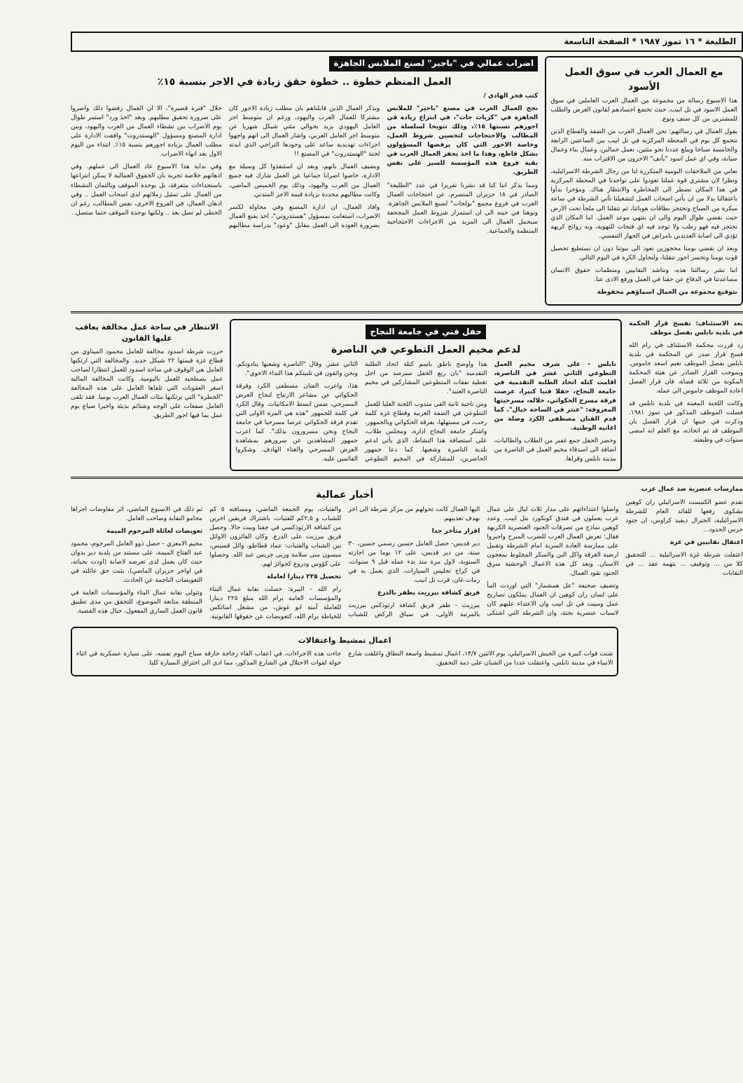الطليعة * ١٦ تموز ١٩٨٧ * الصفحة التاسعة
مع العمال العرب في سوق العمل الأسود
هذا الاسبوع رسالة من مجموعة من العمال العرب العاملين في سوق العمل الاسود في تل ابيب، حيث تخضع اجسادهم لقانون العرض والطلب للمشترين من كل صنف ونوع.
يقول العمال في رسالتهم: نحن العمال العرب من الضفة والقطاع الذين نتجمع كل يوم في المحطة المركزية في تل ابيب بين الساعتين الرابعة والخامسة صباحا ويبلغ عددنا نحو مئتين، نعمل حمالين، وعمال بناء وعمال صيانة، وفي اي عمل اسود "يأنف" الاخرون من الاقتراب منه.
نعاني من الملاحقات اليومية المتكررة لنا من رجال الشرطة الاسرائيلية، ونظرا لان مشتري قوة عملنا تعودوا على تواجدنا في المحطة المركزية في هذا المكان نضطر الى المخاطرة والانتظار هناك. ومؤخرا بدأوا باعتقالنا بدلا من ان يأتي اصحاب العمل لتشغيلنا تأتي الشرطة في ساعة مبكرة من الصباح وتحتجز بطاقات هوياتنا، ثم تنقلنا الى ملجأ تحت الارض حيث نقضي طوال اليوم والى ان ينتهي موعد العمل. اما المكان الذي نحتجز فيه فهو رطب ولا توجد فيه اي فتحات للتهوية، وبه روائح كريهه تؤدي الى اصابة العديدين بامراض في الجهاز التنفسي.
وبعد ان نقضي يومنا محجوزين نعود الى بيوتنا دون ان نستطيع تحصيل قوت يومنا ونخسر اجور تنقلنا، ولنحاول الكرة في اليوم التالي.
اننا نشر رسالتنا هذه، ونناشد النقابيين ومنظمات حقوق الانسان مساعدتنا في الدفاع عن حقنا في العمل ورفع الاذى عنا.
بتوقيع مجموعة من العمال اسماؤهم محفوظة
اضراب عمالي في "باجير" لصنع الملابس الجاهزة
العمل المنظم خطوة .. خطوة حقق زيادة في الاجر بنسبة ١٥٪
كتب فجر الهادي /
نجح العمال العرب في مصنع "باجير" للملابس الجاهزة في "كريات جات"، في انتزاع زيادة في اجورهم نسبتها ١٥٪، وذلك تتويجا لسلسلة من المطالب والاحتجاجات لتحسين شروط العمل، وخاصة الاجور التي كان يرفضها المسؤولون بشكل قاطع، وهذا ما اخذ يحفز العمال العرب في بقية فروع هذه المؤسسة للسير على نفس الطريق.
ومما يذكر اننا كنا قد نشرنا تقريرا في عدد "الطليعة" الصادر في ١٨ حزيران المنصرم، عن احتجاجات العمال العرب في فروع مجمع "بولجات" لصنع الملابس الجاهزة. ونوهنا في حينه الى ان استمرار شروط العمل المجحفة سيحمل العمال الى المزيد من الاجراءات الاحتجاجية المنظمة والجماعية.
ويذكر العمال الذين قابلناهم بان مطلب زيادة الاجور كان مشتركا للعمال العرب واليهود، ورغم ان متوسط اجر العامل اليهودي يزيد بحوالي مئتي شيكل شهريا عن متوسط اجر العامل العربي، واشار العمال الى انهم واجهوا اجراءات تهديدية ساعد على وجودها التراخي الذي ابدته لجنة "الهستدروت" في المصنع !!
ويضيف العمال بانهم، وبعد ان استنفذوا كل وسيلة مع الادارة، خاضوا اضرابا جماعيا عن العمل شارك فيه جميع العمال من العرب واليهود، وذلك يوم الخميس الماضي، وكانت مطالبهم محددة بزيادة قيمة الاجر المتدني.
وافاد العمال، ان ادارة المصنع وفي محاولة لكسر الاضراب، استعانت بمسؤول "هستدروتي"، اخذ يقنع العمال بضرورة العودة الى العمل مقابل "وعود" بدراسة مطالبهم خلال "فترة قصيرة"، الا ان العمال رفضوا ذلك واصروا على ضرورة تحقيق مطلبهم. وبعد "اخذ ورد" استمر طوال يوم الاضراب بين نشطاء العمال من العرب واليهود، وبين ادارة المصنع ومسؤول "الهستدروت" وافقت الادارة على مطلب العمال بزيادة اجورهم بنسبة ١٥٪. ابتداء من اليوم الاول بعد انهاء الاضراب.
وفي بداية هذا الاسبوع عاد العمال الى عملهم. وفي اذهانهم خلاصة تجربة بان الحقوق العمالية لا يمكن انتزاعها باستجداءات متفرقة، بل بوحدة الموقف وبالتمان النشطاء من العمال على تمثيل زملائهم لدى اصحاب العمل .. وفي اذهان العمال، في الفروع الاخرى، نفس المطالب، رغم ان الخطى لم تصل بعد .. ولكنها بوحدة الموقف حتما ستصل..
بعد الاستئناف: تفسخ قرار الحكمة في بلدية نابلس بفصل موظف
رد قررت محكمة الاستئناف في رام الله فسخ قرار صدر عن المحكمة في بلدية نابلس بفصل الموظف نعيم اسعد جاموس. وبموجب القرار الصادر عن هيئة المحكمة المكونة من ثلاثة قضاة، فان قرار الفصل اعادة الموظف جاموس الى عمله.
وكانت اللجنة المعينة في بلدية نابلس قد فصلت الموظف المذكور في تموز ١٩٨١. وذكرت في حينها ان قرار الفصل بان الموظف قد تم اتخاذه، مع العلم انه امضى سنوات في وظيفته.
حفل فني في جامعة النجاح
لدعم مخيم العمل التطوعي في الناصرة
نابلس - على شرف مخيم العمل التطوعي الثاني عشر في الناصرة، اقامت كتلة اتحاد الطلبة التقدمية في جامعة النجاح، حفلا فنيا كبيرا، عرضت فرقة مسرح الحكواتي، خلاله، مسرحيتها المعروفة: "عنتر في الساحة خيال". كما قدم الفنان مصطفى الكرد وصلة من اغانيه الوطنية.
وحضر الحفل جمع غفير من الطلاب والطالبات، اضافة الى اصدقاء مخيم العمل في الناصرة من مدينة نابلس وقراها.
هذا واوضح ناطق باسم كتلة اتحاد الطلبة التقدمية "بان ريع الحفل سيرصد من اجل تغطية نفقات المتطوعين المشاركين في مخيم الناصرة العتيد".
ومن ناحية ثانية القى مندوب اللجنة العليا للعمل التطوعي في الضفة الغربية وقطاع غزة كلمة رحب، في مستهلها، بفرقة الحكواتي وبالجمهور. واشكر جامعة النجاح ادارة، ومجلس طلاب، على استضافة هذا النشاط، الذي يأتي لدعم بلدية الناصرة وشعبها. كما دعا جمهور الحاضرين، للمشاركة في المخيم التطوعي الثاني عشر. وقال "الناصرة وشعبها ينادونكم. ونحن واثقون في تلبيتكم هذا النداء الاخوي".
هذا، واعرب الفنان مصطفى الكرد وفرقة الحكواتي عن مشاعر الارتياح لنجاح العرض المسرحي، ضمن ابسط الامكانيات. وقال الكرد في كلمة للجمهور "هذه هي المرة الاولى التي تقدم فرقة الحكواتي عرضا مسرحيا في جامعة النجاح ونحن مسرورون بذلك". كما اعرب جمهور المشاهدين عن سرورهم بمشاهدة العرض المسرحي والغناء الهادف. وشكروا القائمين عليه.
الانتظار في ساحة عمل مخالفة يعاقب عليها القانون
حررت شرطة اسدود مخالفة للعامل محمود الميناوي من قطاع غزة قيمتها ٢٢ شيكل جديد. والمخالفة التي ارتكبها العامل هي الوقوف في ساحة اسدود للعمل انتظارا لصاحب عمل يصطحبه للعمل باليومية. وكانت المخالفة المالية اصغر العقوبات التي تلقاها العامل على هذه المخالفة "الخطرة" التي يرتكبها مئات العمال العرب يوميا. فقد تلقى العامل صفعات على الوجه وشتائم بذيئة واخيرا ضياع يوم عمل بما فيها اجور الطريق.
ممارسات عنصرية ضد عمال عرب
تقدم عضو الكنيست الاسرائيلي ران كوهين بشكوى رفعها للقائد العام للشرطة الاسرائيلية، الجنرال ديفيد كراوس، ان جنود حرس الحدود...
اعتقال نقابيين في غزة
اعتقلت شرطة غزة الاسرائيلية ... للتحقيق كلا من ... وتوقيف ... بتهمة عقد ... في النقابات
أخبار عمالية
واصلوا اعتداءاتهم على مدار ثلاث ليال على عمال عرب يعملون في فندق كونكورد بتل ابيب. وعدد كوهين نماذج من تصرفات الجنود العنصرية الكريهة فقال: تعرض العمال العرب للضرب المبرح واجبروا على ممارسة العادة السرية امام الشرطة وتقبيل ارضية الغرفة واكل البن والسكر المخلوط بمعجون الاسنان. وبعد كل هذه الاعمال الوحشية سرق الجنود نقود العمال.
وتضيف صحيفة "عل همشمار" التي اوردت النبأ على لسان ران كوهين ان العمال يملكون تصاريح عمل ومبيت في تل ابيب وان الاعتداء عليهم كان لاسباب عنصرية بحتة، وان الشرطة التي اشتكى اليها العمال كانت تحولهم من مركز شرطة الى اخر بهدف تعذيبهم.
اقرار متأخر جدا
دير قديس- حصل العامل حسين رسمي حسين، ٣٠ سنة، من دير قديس، على ١٢ يوما من اجازته السنوية، لاول مرة منذ بدء عمله قبل ٩ سنوات، في كراج تجليس السيارات، الذي يعمل به في رمات غان، قرب تل ابيب.
فريق كشافة بيرزيت يظفر بالدرع
بيرزيت - ظفر فريق كشافة ارثوذكس بيرزيت بالمرتبة الاولى، في سباق الركض للشباب والفتيات، يوم الجمعة الماضي، ومسافته ٥ كم للشباب و ٢,٥كم للفتيات، باشتراك فريقين اخرين من كشافة الارثوذكسي في جفنا وبيت جالا. وحصل فريق بيرزيت على الدرع. وكان الفائزون الاوائل بين الشباب والفتيات: عماد قطاطو، وائل قسيس، ميسون منى سلامة وربى جريس عبد الله. وحصلوا على كؤوس ودروع كجوائز لهم.
تحصيل ٢٢٥ دينارا لعاملة
رام الله - البيرة: حصلت نقابة عمال البناء والمؤسسات العامة برام الله مبلغ ٢٢٥ دينارا للعاملة آمنة ابو غوش، من مشغل اساتكس للخياطة برام الله، كتعويضات عن حقوقها القانونية. تم ذلك في الاسبوع الماضي، اثر مفاوضات اجراها محامو النقابة وصاحب العامل.
تعويضات لعائلة المرحوم الميمة
مخيم الامعزي - حصل ذوو العامل المرحوم، محمود عبد الفتاح الميمة، على مستند من بلدية دير بدوان حيث كان يعمل لدى تعرضه لاصابة (اودت بحياته، في اواخر حزيران الماضي)، يثبت حق عائلته في التعويضات الناجمة عن الحادث.
وتتولى نقابة عمال البناء والمؤسسات العامة في المنطقة متابعة الموضوع، للتحقق من مدى تطبيق قانون العمل الساري المفعول، حيال هذه القضية.
اعمال تمشيط واعتقالات
شنت قوات كبيرة من الجيش الاسرائيلي، يوم الاثنين ١٣/٧، اعمال تمشيط واسعة النطاق واغلقت شارع الانبياء في مدينة نابلس، واعتقلت عددا من الشبان على ذمة التحقيق.
جاءت هذه الاجراءات، في اعقاب القاء زجاجة حارقة صباح اليوم نفسه، على سيارة عسكرية في اثناء جولة لقوات الاحتلال في الشارع المذكور، مما ادى الى احتراق السيارة كليا.